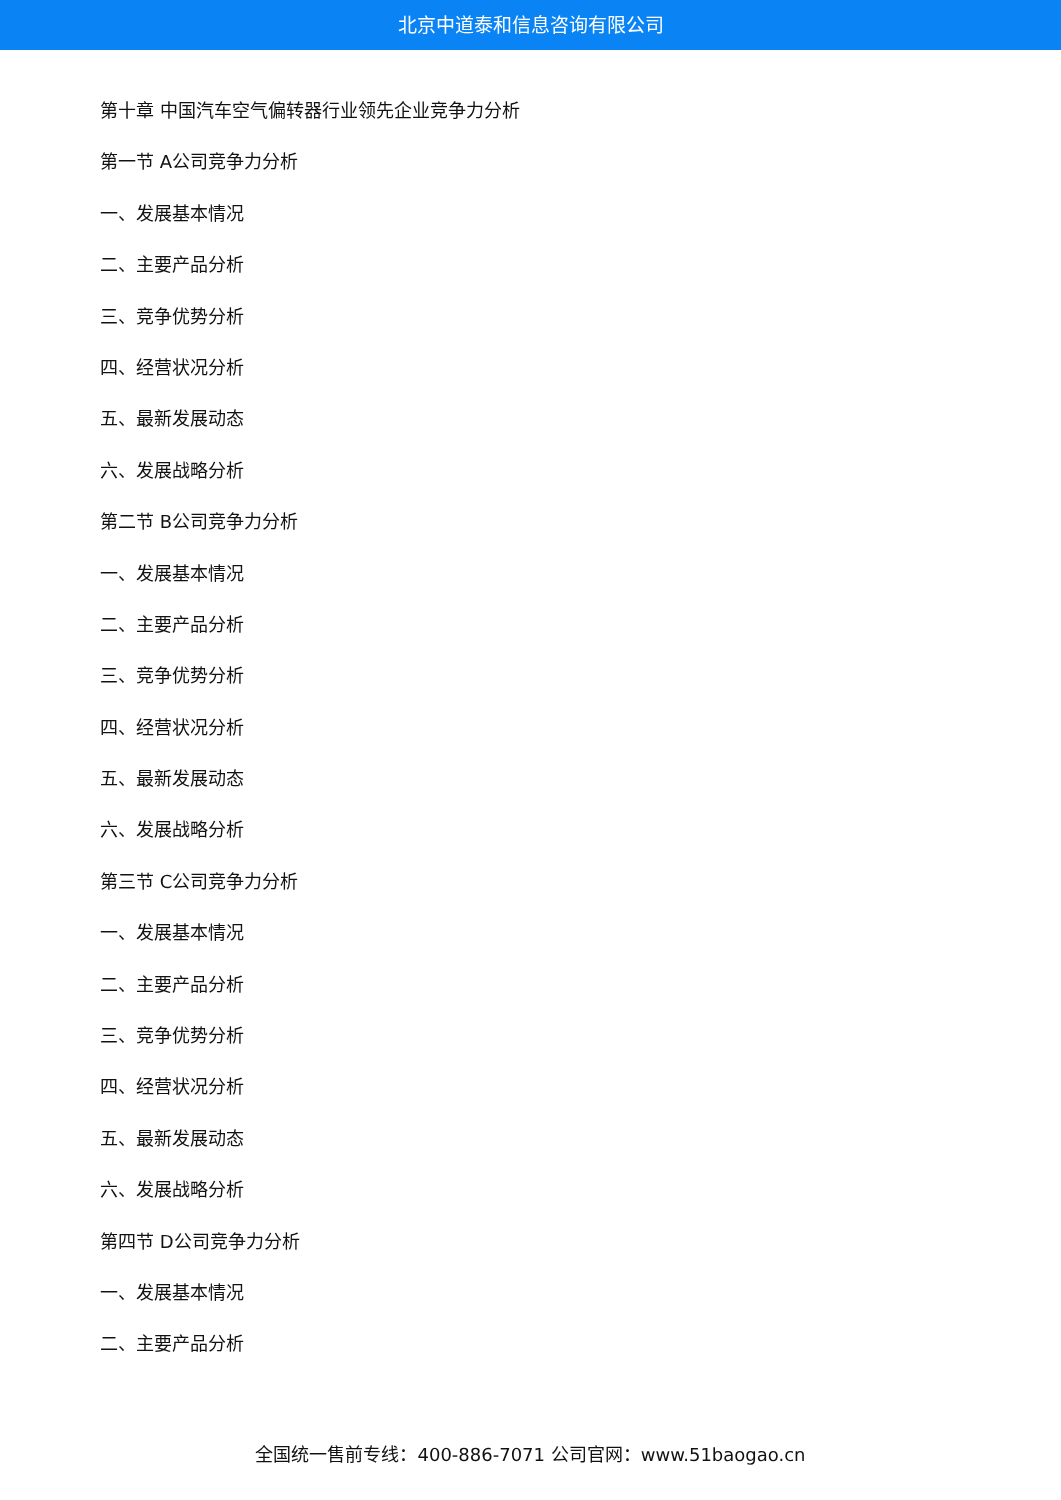北京中道泰和信息咨询有限公司
第十章 中国汽车空气偏转器行业领先企业竞争力分析
第一节 A公司竞争力分析
一、发展基本情况
二、主要产品分析
三、竞争优势分析
四、经营状况分析
五、最新发展动态
六、发展战略分析
第二节 B公司竞争力分析
一、发展基本情况
二、主要产品分析
三、竞争优势分析
四、经营状况分析
五、最新发展动态
六、发展战略分析
第三节 C公司竞争力分析
一、发展基本情况
二、主要产品分析
三、竞争优势分析
四、经营状况分析
五、最新发展动态
六、发展战略分析
第四节 D公司竞争力分析
一、发展基本情况
二、主要产品分析
全国统一售前专线：400-886-7071 公司官网：www.51baogao.cn